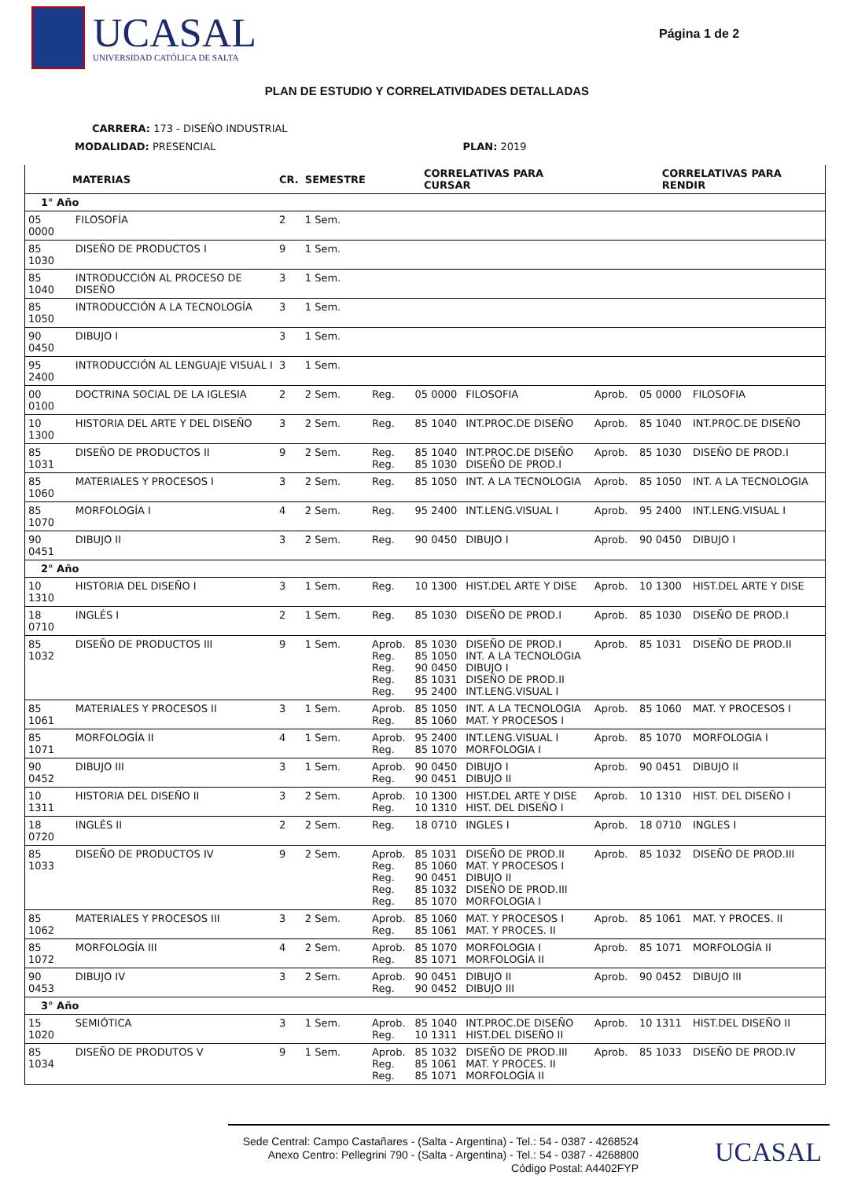UCASAL
UNIVERSIDAD CATÓLICA DE SALTA
Página 1 de 2
PLAN DE ESTUDIO Y CORRELATIVIDADES DETALLADAS
CARRERA: 173 - DISEÑO INDUSTRIAL
MODALIDAD: PRESENCIAL PLAN: 2019
| MATERIAS | | CR. | SEMESTRE | CORRELATIVAS PARA CURSAR | | | CORRELATIVAS PARA RENDIR | | |
| --- | --- | --- | --- | --- | --- | --- | --- | --- | --- |
| 1° Año | | | | | | | | | |
| 05 0000 | FILOSOFÍA | 2 | 1 Sem. | | | | | | |
| 85 1030 | DISEÑO DE PRODUCTOS I | 9 | 1 Sem. | | | | | | |
| 85 1040 | INTRODUCCIÓN AL PROCESO DE DISEÑO | 3 | 1 Sem. | | | | | | |
| 85 1050 | INTRODUCCIÓN A LA TECNOLOGÍA | 3 | 1 Sem. | | | | | | |
| 90 0450 | DIBUJO I | 3 | 1 Sem. | | | | | | |
| 95 2400 | INTRODUCCIÓN AL LENGUAJE VISUAL I | 3 | 1 Sem. | | | | | | |
| 00 0100 | DOCTRINA SOCIAL DE LA IGLESIA | 2 | 2 Sem. | Reg. | 05 0000 | FILOSOFIA | Aprob. | 05 0000 | FILOSOFIA |
| 10 1300 | HISTORIA DEL ARTE Y DEL DISEÑO | 3 | 2 Sem. | Reg. | 85 1040 | INT.PROC.DE DISEÑO | Aprob. | 85 1040 | INT.PROC.DE DISEÑO |
| 85 1031 | DISEÑO DE PRODUCTOS II | 9 | 2 Sem. | Reg. Reg. | 85 1040 85 1030 | INT.PROC.DE DISEÑO DISEÑO DE PROD.I | Aprob. | 85 1030 | DISEÑO DE PROD.I |
| 85 1060 | MATERIALES Y PROCESOS I | 3 | 2 Sem. | Reg. | 85 1050 | INT. A LA TECNOLOGIA | Aprob. | 85 1050 | INT. A LA TECNOLOGIA |
| 85 1070 | MORFOLOGÍA I | 4 | 2 Sem. | Reg. | 95 2400 | INT.LENG.VISUAL I | Aprob. | 95 2400 | INT.LENG.VISUAL I |
| 90 0451 | DIBUJO II | 3 | 2 Sem. | Reg. | 90 0450 | DIBUJO I | Aprob. | 90 0450 | DIBUJO I |
| 2° Año | | | | | | | | | |
| 10 1310 | HISTORIA DEL DISEÑO I | 3 | 1 Sem. | Reg. | 10 1300 | HIST.DEL ARTE Y DISE | Aprob. | 10 1300 | HIST.DEL ARTE Y DISE |
| 18 0710 | INGLÉS I | 2 | 1 Sem. | Reg. | 85 1030 | DISEÑO DE PROD.I | Aprob. | 85 1030 | DISEÑO DE PROD.I |
| 85 1032 | DISEÑO DE PRODUCTOS III | 9 | 1 Sem. | Aprob. Reg. Reg. Reg. Reg. | 85 1030 85 1050 90 0450 85 1031 95 2400 | DISEÑO DE PROD.I INT. A LA TECNOLOGIA DIBUJO I DISEÑO DE PROD.II INT.LENG.VISUAL I | Aprob. | 85 1031 | DISEÑO DE PROD.II |
| 85 1061 | MATERIALES Y PROCESOS II | 3 | 1 Sem. | Aprob. Reg. | 85 1050 85 1060 | INT. A LA TECNOLOGIA MAT. Y PROCESOS I | Aprob. | 85 1060 | MAT. Y PROCESOS I |
| 85 1071 | MORFOLOGÍA II | 4 | 1 Sem. | Aprob. Reg. | 95 2400 85 1070 | INT.LENG.VISUAL I MORFOLOGIA I | Aprob. | 85 1070 | MORFOLOGIA I |
| 90 0452 | DIBUJO III | 3 | 1 Sem. | Aprob. Reg. | 90 0450 90 0451 | DIBUJO I DIBUJO II | Aprob. | 90 0451 | DIBUJO II |
| 10 1311 | HISTORIA DEL DISEÑO II | 3 | 2 Sem. | Aprob. Reg. | 10 1300 10 1310 | HIST.DEL ARTE Y DISE HIST. DEL DISEÑO I | Aprob. | 10 1310 | HIST. DEL DISEÑO I |
| 18 0720 | INGLÉS II | 2 | 2 Sem. | Reg. | 18 0710 | INGLES I | Aprob. | 18 0710 | INGLES I |
| 85 1033 | DISEÑO DE PRODUCTOS IV | 9 | 2 Sem. | Aprob. Reg. Reg. Reg. Reg. | 85 1031 85 1060 90 0451 85 1032 85 1070 | DISEÑO DE PROD.II MAT. Y PROCESOS I DIBUJO II DISEÑO DE PROD.III MORFOLOGIA I | Aprob. | 85 1032 | DISEÑO DE PROD.III |
| 85 1062 | MATERIALES Y PROCESOS III | 3 | 2 Sem. | Aprob. Reg. | 85 1060 85 1061 | MAT. Y PROCESOS I MAT. Y PROCES. II | Aprob. | 85 1061 | MAT. Y PROCES. II |
| 85 1072 | MORFOLOGÍA III | 4 | 2 Sem. | Aprob. Reg. | 85 1070 85 1071 | MORFOLOGIA I MORFOLOGÍA II | Aprob. | 85 1071 | MORFOLOGÍA II |
| 90 0453 | DIBUJO IV | 3 | 2 Sem. | Aprob. Reg. | 90 0451 90 0452 | DIBUJO II DIBUJO III | Aprob. | 90 0452 | DIBUJO III |
| 3° Año | | | | | | | | | |
| 15 1020 | SEMIÓTICA | 3 | 1 Sem. | Aprob. Reg. | 85 1040 10 1311 | INT.PROC.DE DISEÑO HIST.DEL DISEÑO II | Aprob. | 10 1311 | HIST.DEL DISEÑO II |
| 85 1034 | DISEÑO DE PRODUTOS V | 9 | 1 Sem. | Aprob. Reg. Reg. | 85 1032 85 1061 85 1071 | DISEÑO DE PROD.III MAT. Y PROCES. II MORFOLOGÍA II | Aprob. | 85 1033 | DISEÑO DE PROD.IV |
Sede Central: Campo Castañares - (Salta - Argentina) - Tel.: 54 - 0387 - 4268524
Anexo Centro: Pellegrini 790 - (Salta - Argentina) - Tel.: 54 - 0387 - 4268800
Código Postal: A4402FYP
UCASAL